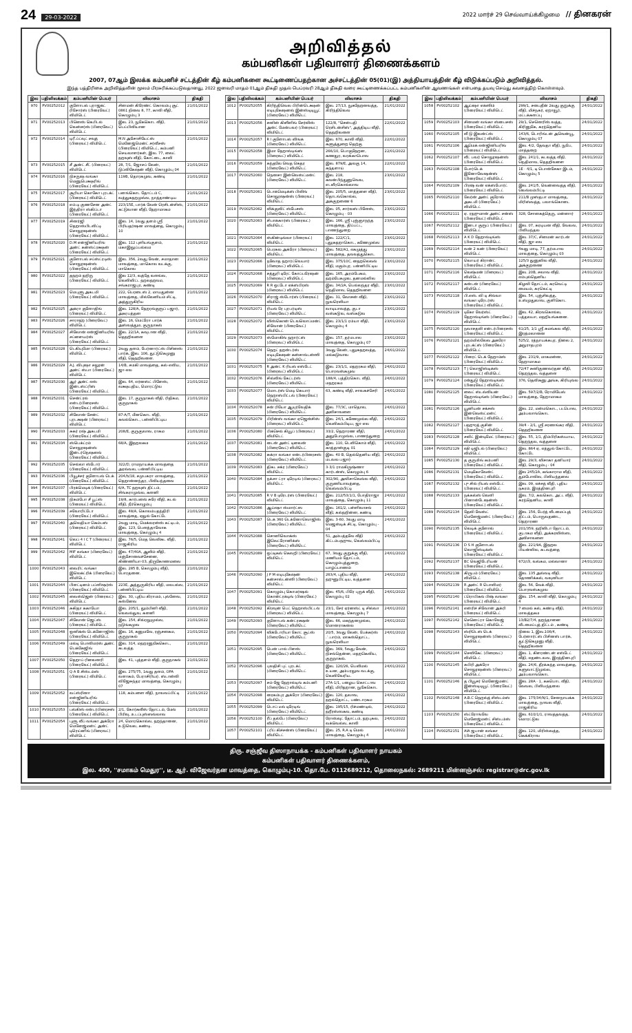24 29-03-2022
2022 மார்ச் 29 செவ்வாய்க்கிழமை // தினகரன்
அறிவித்தல்
கம்பனிகள் பதிவாளர் திணைக்களம்
2007, 07ஆம் இலக்க கம்பனிச் சட்டத்தின் கீழ் கம்பனிகளை கூட்டிணைப்பதற்கான அச்சட்டத்தின் 05(01)(இ) அத்தியாயத்தின் கீழ் விடுக்கப்படும் அறிவித்தல்.
இந்த பத்திரிகை அறிவித்தலின் மூலம் பிரசுரிக்கப்படுவதானது, 2022 ஜனவரி மாதம் 01ஆம் திகதி முதல் பெப்ரவரி 28ஆம் திகதி வரை கூட்டிணைக்கப்பட்ட கம்பனிகளின் ஆவணங்கள் என்பதை தயவு செய்து கவனத்திற் கொள்ளவும்.
| இல | பதிவிலக்கம் | கம்பனியின் பெயர் | விலாசம் | திகதி |
| --- | --- | --- | --- | --- |
| 970 | PV00252012 | குளோபல் புராஜக்ட் ரிசோர்ஸ் (பிரைவேட்) லிமிடெட் | சினமன் கிரேண்ட் கொலம்பு சூட் 0861 நிலை 8, 77, காலி வீதி, கொழும்பு 3 | 21/01/2022 |
| 971 | PV00252013 | பினெஸ் கெபிடல் வென்சர்ஸ் (பிரைவேட்) லிமிடெட் | இல. 23, நுகேகொட வீதி, பெப்பிலியான | 21/01/2022 |
| 972 | PV00252014 | டிரீ.ப்ட்வுட் சவுத் (பிரைவட்) லிமிடெட் | M.N அசோசியேட்ஸ் மெனேஜ்மென்ட் சர்வீசஸ் (பிரைவேட்) லிமிடெட், கம்பனி செயலாளர்கள், இல. 77, லைட் ஹவுஸ் வீதி, கோட்டை, காலி | 21/01/2022 |
| 973 | PV00252015 | சீ அன்ட் சீட் (பிரைவட்) லிமிடெட் | 28, 7/1, ஜோசப் லேன், டுப்லிகேஷன் வீதி, கொழும்பு 04 | 21/01/2022 |
| 974 | PV00252016 | நிசருஷ லங்கா மெனுபெக்ஷரிங் (பிரைவேட்) லிமிடெட் | 119B, தொரகமுவ, கண்டி | 21/01/2022 |
| 975 | PV00252017 | சூரியா கொகோ புரடக்ட் (பிரைவட்) லிமிடெட் | பனங்கொட தோட்டம் C, வத்துகஹமுல்ல, நாத்தாண்டிய | 21/01/2022 |
| 976 | PV00252018 | எம்.டி குணசேன அன்ட் இந்திரா ஸ்கிப்டா (பிரைவேட்) லிமிடெட் | 223/15E, பார்க் லேன் ரெசிடன்சிஸ், கட்டுவான வீதி, ஹோமாகம | 21/01/2022 |
| 977 | PV00252019 | சினர்ஜி ஹொஸ்பிடலிட்டி சொலூஷன்ஸ் (பிரைவேட்) லிமிடெட் | இல. 14, 1வது தளம் ஸ்ரீ பிரியதர்ஷன மாவத்தை, கொழும்பு 10 | 21/01/2022 |
| 978 | PV00252020 | D.M என்ஜினியரிங் அன்ட் கன்ஸ்ட்ரக்ஷன் (பிரைவேட்) லிமிடெட் | இல. 112 புளியங்குளம், மகாஇலுப்பல்லம | 21/01/2022 |
| 979 | PV00252021 | குளோபல் சப்ஸ்ட்ரடிஸ் சொலூஷன்ஸ் (பிரைவேட்) லிமிடெட் | இல. 356, 2வது லேன், சமாதான மாவத்தை, மாகொல வடக்கு, மாகொல | 21/01/2022 |
| 980 | PV00252022 | தஹம் ஹிரு (பிரைவேட்) லிமிடெட் | இல 12/3, வத்தே வளவ்வ, வெலிவிட்ட ஹலஹலம, சங்கராஜபுர, கண்டி | 21/01/2022 |
| 981 | PV00252023 | மெபுளு அகடமி (பிரைவேட்) லிமிடெட் | 222, பெரடைஸ் 2, மாயதுன்ன மாவத்தை, மில்லேனியம் சிட்டி, அத்துருகிரிய | 21/01/2022 |
| 982 | PV00252025 | அக்ரா குளோதிங் (பிரைவட்) லிமிடெட் | இல. 128/A, ஹேரல்குரூப் பஜார், அகரபத்தன | 21/01/2022 |
| 983 | PV00252026 | சாராஹ் (பிரைவேட்) லிமிடெட் | இல. 16, மெட்ரோ பார்க் அஸ்வத்தும, குருநாகல் | 21/01/2022 |
| 984 | PV00252027 | சிலோன் என்ஜினியரிங் சப்ளையர்ஸ் (பிரைவேட்) லிமிடெட் | இல. 22/1A, கவுடான வீதி, தெஹிவளை | 21/01/2022 |
| 985 | PV00252028 | டெகியுமோ (பிரைவட்) லிமிடெட் | 2வது தளம், பேர்னார்ட்ஸ் பிசினஸ் பார்க், இல. 106, துட்டுகெமுனு வீதி, தெஹிவளை. | 21/01/2022 |
| 986 | PV00252029 | A.J. விபுஷா சலூன் அன்ட் ஸ்பா (பிரைவேட்) லிமிடெட் | 14/B, சமகி மாவத்தை, கல்-எலிய, ஜா-எல | 21/01/2022 |
| 987 | PV00252030 | ஆர் அன்ட் எஸ் இன்டஸ்ட்ரிஸ் (பிரைவேட்) லிமிடெட் | இல. 64, எர்னஸ்ட் பிளேஸ், லக்ஷபதிய, மொரட்டுவ | 21/01/2022 |
| 988 | PV00252031 | சென்ட்ரல் என்டர்பிரைசஸ் (பிரைவேட்) லிமிடெட் | இல. 17, குருநாகல் வீதி, ரிதிகம, குருநாகல் | 21/01/2022 |
| 989 | PV00252032 | சிலோன் சேன்ட் புரடக்ஷன் (பிரைவட்) லிமிடெட் | 87-A/T, மீனகொட வீதி, கலல்கொட, பன்னிபிட்டிய | 21/01/2022 |
| 990 | PV00252033 | சுகர் ரஷ் அகடமி (பிரைவேட்) லிமிடெட் | 208/E, குருகுலாவ, ராகம | 21/01/2022 |
| 991 | PV00252034 | ஸ்பெக்ட்ரம் சொலூஷன்ஸ் இன்டர்நெஷனல் (பிரைவேட்) லிமிடெட் | 68/A, இஹலகம | 21/01/2022 |
| 992 | PV00252035 | செல்லா ஸ்டோர் (பிரைவேட்) லிமிடெட் | 322/D, ராமநாயக்க மாவத்தை அரவ்வல, பன்னிபிட்டிய | 21/01/2022 |
| 993 | PV00252036 | பியூச்சர் குளோபல் டெக் (பிரைவேட்) லிமிடெட் | 204/b/18, சமுபகரா மாவத்தை, ஹொன்னந்தர, பிலியந்தலை | 21/01/2022 |
| 994 | PV00252037 | பிரக்மெடிக் (பிரைவேட்) லிமிடெட் | 6/A, TC ஹவுஸ் திட்டம், சிங்கராமுல்ல, களனி | 21/01/2022 |
| 995 | PV00252038 | நிகம்போ சீ பூட்ஸ் (பிரைவட்) லிமிடெட் | 19/8, கார்பனல் சுரே வீதி, கடல் வீதி, நீர்கொழும்பு | 21/01/2022 |
| 996 | PV00252039 | சவோரிட்டோ (பிரைவேட்) லிமிடெட் | இல. 48/A, கொலம்பதந்திரி மாவத்தை, ஏதுல் கோட்டே | 21/01/2022 |
| 997 | PV00252040 | அலெதியா கெம்பஸ் (பிரைவட்) லிமிடெட் | 2வது மாடி, மெக்லரன்ஸ் கட்டிடம், இல. 123, பௌத்தாலோக மாவத்தை, கொழும்பு 4 | 21/01/2022 |
| 998 | PV00252041 | லெப் 4 I C T (பிரைவட்) லிமிடெட் | இல. 76/5, மெத வெலிகட வீதி, ராஜகிரிய | 21/01/2022 |
| 999 | PV00252042 | MIF லங்கா (பிரைவேட்) லிமிடெட் | இல. 47/40A, ஆலிம் வீதி, மஞ்சோலைச்சேனை, கிண்ணியா-03, திருகோணமலை | 21/01/2022 |
| 1000 | PV00252043 | வைரிட் லங்கா இலெக்ட்ரிக் (பிரைவேட்) லிமிடெட் | இல. 285 B, கொழும்பு வீதி, போரதனை. | 21/01/2022 |
| 1001 | PV00252044 | பிளட்டினம் பப்ளிஷர்ஸ் (பிரைவேட்) லிமிடெட் | 223E, அத்துருகிரிய வீதி, மலபல்ல, பன்னிபிட்டிய | 21/01/2022 |
| 1002 | PV00252045 | வைஸ்ஜென் (பிரைவட்) லிமிடெட் | இல. 30, புதிய கிராமம், புல்னேவ, கஸ்னேவ | 21/01/2022 |
| 1003 | PV00252046 | சுகிதா ககாயோ (பிரைவட்) லிமிடெட் | இல. 205/1, லும்பினி வீதி, வெவல்துவ, களனி | 21/01/2022 |
| 1004 | PV00252047 | சிலோன் ஜெட்ஸ் (பிரைவட்) லிமிடெட் | இல. 154, சிவ்ரலுமுல்ல, நடுங்கமுவ | 21/01/2022 |
| 1005 | PV00252048 | ஒனிக்ஸ் டெக்னோஜிஸ் (பிரைவேட்) லிமிடெட் | இல. 16, கனுமலே, ரஞ்சனகம, குருநாகல் | 21/01/2022 |
| 1006 | PV00252049 | மல்டி பொலிமர்ஸ் அன்ட் பெக்கேஜிங் (பிரைவேட்) லிமிடெட் | இல. 314, மஹரனுகேகொட, கடவத்த | 21/01/2022 |
| 1007 | PV00252050 | ஹொப் ரிவைனரி (பிரைவேட்) லிமிடெட் | இல. 41, புத்தளம் வீதி, குருநாகல் | 21/01/2022 |
| 1008 | PV00252051 | Q A B சிஸ்டம்ஸ் (பிரைவட்) லிமிடெட் | இல. 275/75, 1வது தளம், OPA வளாகம், பேராசிரியர். ஸ்டான்லி விஜேசுந்தர மாவத்தை, கொழும்பு 07 | 21/01/2022 |
| 1009 | PV00252052 | வட்ஸ்ரினா என்ஜினியரிங் (பிரைவேட்) லிமிடெட் | 118, கம்பளை வீதி, நாவலப்பிட்டி | 21/01/2022 |
| 1010 | PV00252053 | பல்கிஸ் என்டர்பிரைசஸ் (பிரைவேட்) லிமிடெட் | 2/1, கோர்கலீஸ் தோட்டம், மேல் பிரிவு, உடப்புஸ்ஸல்லாவ | 21/01/2022 |
| 1011 | PV00252054 | புளு லீப் லங்கா அக்ரோ மெனேஜ்மன்ட் அன்ட் டிரெய்னிங் (பிரைவட்) லிமிடெட் | 24, மொரகொல்ல, ஹந்தானை, உடுவெல, கண்டி. | 21/01/2022 |
| இல | பதிவிலக்கம் | கம்பனியின் பெயர் | விலாசம் | திகதி |
| --- | --- | --- | --- | --- |
| 1012 | PV00252055 | கிரிந்திவெல பிரின்டெக்ஷன் எடியுகேஷனல் இன்ஸ்டிடியூட் (பிரைவேட்) லிமிடெட் | இல. 27/13, நுகஹேனவத்த, கிரிந்திவெல | 21/01/2022 |
| 1013 | PV00252056 | சனின் கிளீனிங் சேர்விஸ் அன்ட் மேன்பவர் (பிரைவட்) லிமிடெட் | 122/8, "சென்பதி ரெசிடன்சிஸ்", அத்திடிய வீதி, தெஹிவளை | 22/01/2022 |
| 1014 | PV00252057 | R I குளோபல் லிங்க் (பிரைவேட்) லிமிடெட் | இல. 670, காலி வீதி, களுத்துறை தெற்கு | 22/01/2022 |
| 1015 | PV00252058 | இமா ஹோல்டிங்ஸ் (பிரைவட்) லிமிடெட் | 266/10, பொகுஹேன, கணதுர, வரக்காபொல | 22/01/2022 |
| 1016 | PV00252059 | கந்தலே வெத கெதர (பிரைவேட்) லிமிடெட் | இல. 879/E, அலகு 14, கந்தளாய் | 22/01/2022 |
| 1017 | PV00252060 | நெனசா இன்வெஸ்ட்மன்ட் (பிரைவேட்) லிமிடெட் | இல. 218, கலன்பிந்துனுவெவ, எடவீரகொல்லாவ | 23/01/2022 |
| 1018 | PV00252061 | டொக்மெடிக்ஸ் பிலிங் சொலூஷன்ஸ் (பிரைவட்) லிமிடெட் | இல. 205/5, மாத்தளை வீதி, தொடங்கொல்ல, அக்குறணை 6 | 23/01/2022 |
| 1019 | PV00252062 | லிக்குவிட் ஸ்பேசஸ் (பிரைவேட்) லிமிடெட் | இல. 05, சார்லஸ் பிளேஸ், கொழும்பு - 03 | 23/01/2022 |
| 1020 | PV00252063 | சிபாக்கார்ஸ் (பிரைவட்) லிமிடெட் | இல. 166, ஸ்ரீ புஞ்ஞாநந்த மாவத்தை, திப்பட்ட, பாணந்துறை | 23/01/2022 |
| 1021 | PV00252064 | ஸ்கின்டில்லா (பிரைவட்) லிமிடெட் | இல. 122/C/1, புலுகஹாகொட, கணேமுல்ல | 23/01/2022 |
| 1022 | PV00252065 | பெரகல அக்ரோ (பிரைவட்) லிமிடெட் | இல. 582/A1, எகமுத்து மாவத்தை, தலவத்துகொட | 23/01/2022 |
| 1023 | PV00252066 | நவோத ஹார்ட்வெயார் (பிரைவட்) லிமிடெட் | இல. 375/10C, ஹைலெவல் வீதி, மகும்புர, பன்னிபிட்டிய | 23/01/2022 |
| 1024 | PV00252068 | சத்துரி டிரேட் கோப்பரேஷன் (பிரைவட்) லிமிடெட் | இல. 165, அரம்பேகம, ஹம்பேகமுவ, தனமல்வில | 23/01/2022 |
| 1025 | PV00252069 | R R ஒட்டோ எக்ஸ்பிரஸ் (பிரைவட்) லிமிடெட் | இல. 34/2A, பெல்லந்தர வீதி, நெதிமால, தெஹிவளை | 23/01/2022 |
| 1026 | PV00252070 | சிராஜ் ஸ்டோர்ஸ் (பிரைவட்) லிமிடெட் | இல. 31, லோசன் வீதி, நுவரெலியா | 23/01/2022 |
| 1027 | PV00252071 | ரியல் ரே புரபர்டிஸ் (பிரைவேட்) லிமிடெட் | வாடியாவத்த, குடா வஸ்கடுவ, வஸ்கடுவ | 23/01/2022 |
| 1028 | PV00252072 | விஸ்கொன் டெவலொப்மன்ட் சிலோன் (பிரைவேட்) லிமிடெட் | இல. 23/1/1 ரம்யா வீதி, கொழும்பு 4 | 23/01/2022 |
| 1029 | PV00252073 | ஸ்மோகிங் ஹார்ட்ஸ் (பிரைவட்) லிமிடெட் | இல. 157, தர்மபால மாவத்தை, கொழும்பு 07 | 23/01/2022 |
| 1030 | PV00252074 | ஹெட் ஹன்டர்ஸ் எடியுகேஷன் கன்சால்டன்ஸி (பிரைவேட்) லிமிடெட் | 3வது லேன், புலுகஹவத்த, மல்கடுவாவ | 24/01/2022 |
| 1031 | PV00252075 | R அன்ட் K ரியல் எஸ்டேட் (பிரைவட்) லிமிடெட் | இல. 23/1/1, மஹரகம வீதி, பொரலஸ்கமுவ | 24/01/2022 |
| 1032 | PV00252076 | சில்லிங் கேட்டர்ஸ் (பிரைவேட்) லிமிடெட் | 188/4, பத்திரகொட வீதி, மஹரகம | 24/01/2022 |
| 1033 | PV00252077 | மொடர்ஸ் மெடி கெயார் ஹொஸ்பிட்டல் (பிரைவேட்) லிமிடெட் | 63, கண்டி வீதி, சாவகச்சேரி | 24/01/2022 |
| 1034 | PV00252078 | சன் ரியோ ஆயுர்வேதிக் (பிரைவேட்) லிமிடெட் | இல. 77/3C, மாதொல, அவிசாவளை | 24/01/2022 |
| 1035 | PV00252079 | பிரின்ஸ் லங்கா ஏஜென்சிஸ் (பிரைவட்) லிமிடெட் | இல. 24/1, கணேமுல்ல வீதி, வெலிகம்பிடிய, ஜா-எல | 24/01/2022 |
| 1036 | PV00252080 | பிக்செல் கியூப் (பிரைவட்) லிமிடெட் | 33/2, ஹொரண வீதி, அலுபோமுல்ல, பாணந்துறை | 24/01/2022 |
| 1037 | PV00252081 | டைன் அன்ட் டிவைன் (பிரைவேட்) லிமிடெட் | இல. 110, டெலிகொம் வீதி, காத்தான்குடி 01 | 24/01/2022 |
| 1038 | PV00252082 | சுக்ரா லங்கா என்டர்பிரைசஸ் (பிரைவேட்) லிமிடெட் | இல. 40 B, தெல்தெனிய வீதி, மடவல பஜார் | 24/01/2022 |
| 1039 | PV00252083 | திகட சக்ர (பிரைவேட்) லிமிடெட் | 3-3/1 ராமகிருஷ்ணா கார்டன்ஸ், கொழும்பு 6 | 24/01/2022 |
| 1040 | PV00252084 | நக்சா ட்ரா டிரேடிங் (பிரைவட்) லிமிடெட் | 302/90, அவிசாவெல்ல வீதி, குருணியாவத்தை, வெல்லம்பிட்டி | 24/01/2022 |
| 1041 | PV00252085 | R V B டிரேடர்ஸ் (பிரைவேட்) லிமிடெட் | இல. 212/53/1/1, போதிராஜா மாவத்தை, கொழும்பு 11 | 24/01/2022 |
| 1042 | PV00252086 | ஆய்ஷா ஸ்மார்ட்ஸ (பிரைவேட்) லிமிடெட் | இல. 161/2, பள்ளிவாசல் வீதி, கல்ஹின்ன, கண்டி | 24/01/2022 |
| 1043 | PV00252087 | டெக் 360 டெக்னோலொஜிஸ் (பிரைவேட்) லிமிடெட் | இல. 3-60, 3வது மாடி மெஜஸ்டிக் சிட்டி, கொழும்பு - 04 | 24/01/2022 |
| 1044 | PV00252088 | சொனிவொக்ஸ் இலெட்ரோனிக்ஸ் (பிரைவேட்) லிமிடெட் | 51, அம்பத்தலே வீதி கிட்டம்பஹுவ, வெல்லம்பிட்டி | 24/01/2022 |
| 1045 | PV00252089 | ஒப்டிகல் கெலறி (பிரைவேட்) லிமிடெட் | 67, 3வது குறுக்கு வீதி, மணியம் தோட்டம், கொழும்புத்துறை, யாழ்ப்பாணம் | 24/01/2022 |
| 1046 | PV00252090 | J P M எடியுகேஷன் கன்சால்டன்ஸி (பிரைவேட்) லிமிடெட் | 263/4, புதிய வீதி, ஹுனுபிட்டிய, வத்தளை | 24/01/2022 |
| 1047 | PV00252091 | கொழும்பு கொமர்ஷல் கொன்ட்ரக்டிங் (பிரைவேட்) லிமிடெட் | இல. 45/6, பிரே புருக் வீதி, கொழும்பு 02 | 24/01/2022 |
| 1048 | PV00252092 | கிரவுன் பெட் ஹொஸ்பிட்டல் (பிரைவட்) லிமிடெட் | 23/1, சேர் ஏர்னஸ்ட் டி சில்வா மாவத்தை, கொழும்பு 7 | 24/01/2022 |
| 1049 | PV00252093 | குளோபல் கன்ட்ரக்ஷன் (பிரைவேட்) லிமிடெட் | இல. 66, மகந்தனமுல்ல, மொனராகலை | 24/01/2022 |
| 1050 | PV00252094 | விக்டோரியா கோட் சூட்ஸ் (பிரைவேட்) லிமிடெட் | 20/5, 3வது லேன், பேக்கர்ஸ் .்.பார்ம், மாகஸ்தொட்ட, நுவரெலியா | 24/01/2022 |
| 1051 | PV00252095 | பென் பால் பிளஸ் (பிரைவேட்) லிமிடெட் | இல. 369, 5வது லேன், நிசல்தென்ன, மஹகெலிய, குருநாகல். | 24/01/2022 |
| 1052 | PV00252096 | புலதிசி புட் புரடக்ட் (பிரைவேட்) லிமிடெட் | இல. 120/26, பெலிமல் உயன, அம்பரலுவ வடக்கு, வெலிவேரிய. | 24/01/2022 |
| 1053 | PV00252097 | சம்-ஜே ஹோல்டிங் கம்பனி (பிரைவேட்) லிமிடெட் | 27A-1/1, பழைய கொட்டாவ வீதி, மிரிஹான, நுகேகொட | 24/01/2022 |
| 1054 | PV00252098 | ரைகம்புர அக்ரோ (பிரைவேட்) லிமிடெட் | இல. 120, தலாவ, ஹல்தொட்ட, பண்டாரகம | 24/01/2022 |
| 1055 | PV00252099 | டொப் டீல் டிரேடிங் (பிரைவேட்) லிமிடெட் | இல. 195/15, ரிச்மண்டில், ஹீரஸ்ஸகல, கண்டி | 24/01/2022 |
| 1056 | PV00252100 | ரீப் தல்பே (பிரைவேட்) லிமிடெட் | ரோஸ்வுட் தோட்டம், ஹபுகல, வக்வெல்ல, காலி | 24/01/2022 |
| 1057 | PV00252101 | ட்ரிப் கிச்சன்ஸ் (பிரைவேட்) லிமிடெட் | இல. 25, R.A டி மெல் மாவத்தை, கொழும்பு 4 | 24/01/2022 |
| இல | பதிவிலக்கம் | கம்பனியின் பெயர் | விலாசம் | திகதி |
| --- | --- | --- | --- | --- |
| 1058 | PV00252102 | ஆய்ஷா எக்ஸிம் (பிரைவேட்) லிமிடெட் | 299/1, சபைதீன் 2வது குறுக்கு வீதி, மிச்நகர், ஏறாவூர், மட்டக்களப்பு | 24/01/2022 |
| 1059 | PV00252103 | சினமன் லங்கா ஸ்பைசஸ் (பிரைவேட்) லிமிடெட் | 29/1, செனெரிஸ் வத்த, கிரினுகே, கரந்தெனிய | 24/01/2022 |
| 1060 | PV00252105 | வீ டு இவன்ட்ஸ் (பிரைவேட்) லிமிடெட் | 143/6, டொரிங்டன் அவென்யூ, கொழும்பு 07 | 24/01/2022 |
| 1061 | PV00252106 | ஆமெக் என்ஜினியரிங் (பிரைவட்) லிமிடெட் | இல. 4/2, தேவதா வீதி, நுபே, மாத்தறை | 24/01/2022 |
| 1062 | PV00252107 | லீட் பவர் சொலூஷன்ஸ் (பிரைவேட்) லிமிடெட் | இல. 241/1, கடவத்த வீதி, நெதிமால, தெஹிவளை | 24/01/2022 |
| 1063 | PV00252108 | போர்டெக் இனோவேஷன்ஸ் (பிரைவேட்) லிமிடெட் | 1E - 4/1, டி பொன்சேகா இடம், கொழும்பு 5 | 24/01/2022 |
| 1064 | PV00252109 | பிரஷ் வன் எக்ஸ்போர்ட் (பிரைவேட்) லிமிடெட் | இல. 241/5, வென்னவத்த வீதி, வெல்லம்பிட்டி | 24/01/2022 |
| 1065 | PV00252110 | லேர்ன் அன்ட் குரோவ் அகடமி (பிரைவேட்) லிமிடெட் | 211/B முஸ்தபா மாவத்தை, மிரிஸ்வத்த, பலாங்கொடை | 24/01/2022 |
| 1066 | PV00252111 | ஏ. ரஹுமான் அன்ட் சன்ஸ் (பிரைவேட்) லிமிடெட் | 328, சோனகத்தெரு, மன்னார் | 24/01/2022 |
| 1067 | PV00252112 | இனடா குரூப் (பிரைவேட்) லிமிடெட் | இல. 07, கரடியன வீதி, வேவல, பிலியந்தல | 24/01/2022 |
| 1068 | PV00252113 | A K D ஹோல்டிங்ஸ் (பிரைவட்) லிமிடெட் | இல. 37/C, சினமன் கார்டன் வீதி, ஜா-எல | 24/01/2022 |
| 1069 | PV00252114 | வன் 2 வன் (பிரைவேட்) லிமிடெட் | 4வது மாடி, 77, தர்மபால மாவத்தை, கொழும்பு 03 | 24/01/2022 |
| 1070 | PV00252115 | வொயர் கிரான்ட் (பிரைவேட்) லிமிடெட் | 125/3 துனுவில வீதி, அக்குறணை | 24/01/2022 |
| 1071 | PV00252116 | வெஷ்மன் (பிரைவட்) லிமிடெட் | இல. 20B, சலாவ வீதி, எம்புல்தெனிய | 24/01/2022 |
| 1072 | PV00252117 | கன்டன் (பிரைவேட்) லிமிடெட் | கிழவி தோட்டம், கரவெட்டி மையம், கரவெட்டி | 24/01/2022 |
| 1073 | PV00252118 | பி.எஸ். வி டி சில்வா லங்கா டிரேடர்ஸ் (பிரைவேட்) லிமிடெட் | இல. 54, புஞ்சிவத்த, உஸ்முதுலாவ, குளிகொட | 24/01/2022 |
| 1074 | PV00252119 | டிகோ வேர்ஸ்ட் ஹோல்டிங்ஸ் (பிரைவேட்) லிமிடெட் | இல. 42, கிரலகொல்ல, பத்தலயா, மஹியங்கனை. | 24/01/2022 |
| 1075 | PV00252120 | நவாசதலி என்டர்பிரைசஸ் (பிரைவேட்) லிமிடெட் | 61/25, 1/1 ஸ்ரீ சுமங்கல வீதி, இரத்மலானை | 24/01/2022 |
| 1076 | PV00252121 | ஹம்மில்லேவ அக்ரோ புரடக்ட்ஸ் (பிரைவேட்) லிமிடெட் | 525/2, ரத்நாயக்கபுர, நிலை 2, அநுராதபுரம் | 24/01/2022 |
| 1077 | PV00252122 | பிரைட் டெக் ஹோம்ஸ் (பிரைவேட்) லிமிடெட் | இல. 231/9, மாகமன்ன, ஹோமாகம | 24/01/2022 |
| 1078 | PV00252123 | T J லொஜிஸ்டிக்ஸ் (பிரைவட்) லிமிடெட் | 72/47 சுனிகுணவர்தன வீதி, ஹெந்தல, வத்தளை | 24/01/2022 |
| 1079 | PV00252124 | ரன்துடு ஹோல்டிங்ஸ் (பிரைவேட்) லிமிடெட் | 376, தெலிகனு அங்க, கிரியுல்ல | 24/01/2022 |
| 1080 | PV00252125 | வைட் ஸ்டல்லியன் ஹோல்டிங்ஸ் (பிரைவேட்) லிமிடெட் | இல. 597/2/B, ரோமியேல் மாவத்தை, ஹோமாகம | 24/01/2022 |
| 1081 | PV00252126 | யூனியன் சக்சஸ் இன்வெஸ்ட்மன்ட் (பிரைவேட்) லிமிடெட் | இல. 22, மன்மகொட, படபொல, அம்பலாங்கொட | 24/01/2022 |
| 1082 | PV00252127 | பஹுரத் குசின் (பிரைவேட்) லிமிடெட் | 39/4 - 2/1, ஸ்ரீ சரணங்கர வீதி, தெஹிவளை | 24/01/2022 |
| 1083 | PV00252128 | சவிட் இன்டிமேட் (பிரைவட்) லிமிடெட் | இல. 55, 1/1, திம்பிரிகஸ்யாய, ஹெந்தல, வத்தளை | 24/01/2022 |
| 1084 | PV00252129 | ஷி டிஜிடல் (பிரைவேட்) லிமிடெட் | இல. 864 ஏ, எத்துல் கோட்டே, கோட்டே | 24/01/2022 |
| 1085 | PV00252130 | த குருமிங் கம்பனி (பிரைவேட்) லிமிடெட் | இல. 29/3, விசாகா தனியார் வீதி, கொழும்பு - 04 | 24/01/2022 |
| 1086 | PV00252131 | மெடிகோவேன்ட் (பிரைவேட்) லிமிடெட் | இல 245/2A, கங்காராம வீதி, தும்போவில, பிலியந்தலை | 24/01/2022 |
| 1087 | PV00252132 | புு சில் ரியல் எஸ்டேட் (பிரைவட்) லிமிடெட் | இல. 09, எச்சத் வீதி, புதிய நகரம், இரத்தினபுரி | 24/01/2022 |
| 1088 | PV00252133 | நக்கல்ஸ் வெளி பினான்டேஷன்ஸ் (பிரைவேட்) லிமிடெட் | இல. 7/2, கலகொட அட்ட வீதி, கரந்தெனிய, காலி | 24/01/2022 |
| 1089 | PV00252134 | தேவி வேஸ்ட் மெனேஜ்மன்ட் (பிரைவேட்) லிமிடெட் | இல. 156, பேர்த் வீடமைப்புத் திட்டம், பொருவதண்ட, ஹொரண | 24/01/2022 |
| 1090 | PV00252135 | வெடிக் குளோவ் (பிரைவேட்) லிமிடெட் | 201/359, ஹிலிடா தோட்டம், குடாகம வீதி, அக்கரவிஸ்ஸ, அவிசாவளை | 24/01/2022 |
| 1091 | PV00252136 | D S H குளோபல் லொஜிஸ்டிக்ஸ் (பிரைவேட்) லிமிடெட் | இல. 221/9A, இஹல பியன்வில, கடவத்தை | 24/01/2022 |
| 1092 | PV00252137 | BC வெஜிடேரியன் (பிரைவேட்) லிமிடெட் | 672/பி, வல்கம, மல்வானா | 24/01/2022 |
| 1093 | PV00252138 | கிருபம் (பிரைவேட்) லிமிடெட் | இல. 135 அல்லடி வீதி, தோணிக்கல், வவுனியா | 24/01/2022 |
| 1094 | PV00252139 | R அன்ட் R பொலிமர் (பிரைவேட்) லிமிடெட் | இல. 56, லேக் வீதி, பொரலஸ்கமுவ | 24/01/2022 |
| 1095 | PV00252140 | ட்ரொபிகல் பிஷ் லங்கா (பிரைவட்) லிமிடெட் | இல. 154, காலி வீதி, கொழும்பு 4 | 24/01/2022 |
| 1096 | PV00252141 | என்ரிச் சிலோன் அக்ரி (பிரைவட்) லிமிடெட் | 7 மைல் கல், கண்டி வீதி, மாவத்தகம | 24/01/2022 |
| 1097 | PV00252142 | செனெட்ரா கொலேஜ் (பிரைவேட்) லிமிடெட் | 13/B2/7/4, ஹந்தானை வீடமைப்புத் திட்டம் , கண்டி | 24/01/2022 |
| 1098 | PV00252143 | ஸ்ரிடெஸ் டெக் சொலூஷன்ஸ் (பிரைவட்) லிமிடெட் | நிலை 1, இல.106/4, பேர்னார்ட்ஸ் பிசினஸ் பார்க், துட்டுகெமுனு வீதி, தெஹிவளை | 24/01/2022 |
| 1099 | PV00252144 | செவிகேட் (பிரைவட்) லிமிடெட் | இல. 1, கிளரண்டன் எஸ்டேட் வீதி, எதண்டவல, இரத்தினபுரி | 24/01/2022 |
| 1100 | PV00252145 | சுபிரி அக்ரோ சொலூஷன்ஸ் (பிரைவட்) லிமிடெட் | இல. 24/6, தீரக்கந்த மாவத்தை, களுவாட்டுமுல்ல, அம்பலாங்கொட | 24/01/2022 |
| 1101 | PV00252146 | த பியூசர் மெனேஜ்மன்ட் இன்ஸ்டிடியூட் (பிரைவேட்) லிமிடெட் | இல. 28A - 1, ககபொட வீதி, வேவல, பிலியந்தலை | 24/01/2022 |
| 1102 | PV00252148 | A.B.C ஹெல்த் சிஸ்டம்ஸ் (பிரைவேட்) லிமிடெட் | இல. 175/34/N/1, சேனநாயக்க மாவத்தை, நாவல வீதி, ராஜகிரிய | 24/01/2022 |
| 1103 | PV00252150 | ஸ்ட்ரோங்வே மெனேஜ்மன்ட் சிஸ்டம்ஸ் (பிரைவேட்) லிமிடெட் | இல. 610/1/1, ராவத்தவத்த, மொரட்டுவ | 24/01/2022 |
| 1104 | PV00252151 | AIA ஜபான் லங்கா (பிரைவேட்) லிமிடெட் | இல. 120, மிரிஸ்வத்த, கெக்கிராவ | 24/01/2022 |
திரு. சஞ்ஜீவ திஸாநாயக்க - கம்பனிகள் பதிவாளர் நாயகம்
கம்பனிகள் பதிவாளர் திணைக்களம்,
இல. 400, ''சமாகம் மெதுர'', டீ. ஆர். விஜேவர்தன மாவத்தை, கொழும்பு-10. தொ.பே. 0112689212, தொலைநகல்: 2689211 மின்னஞ்சல்: registrar@drc.gov.lk